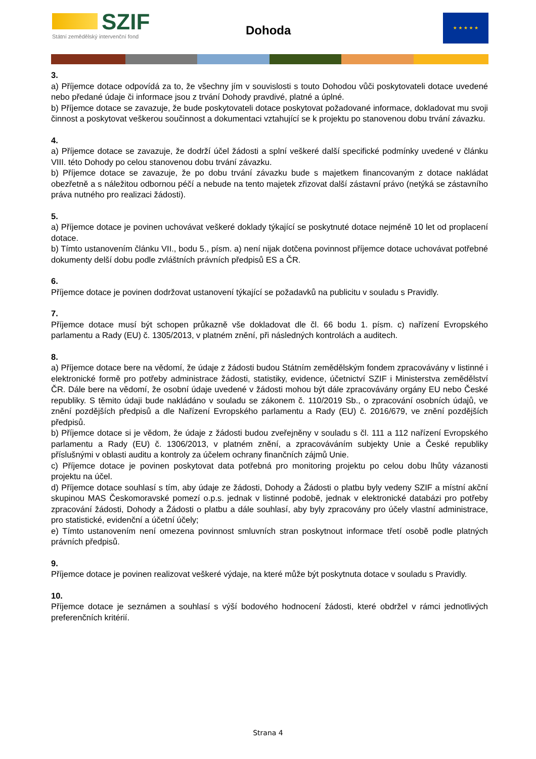SZIF
Státní zemědělský intervenční fond
Dohoda
★ ★ ★ ★ ★
3.
a) Příjemce dotace odpovídá za to, že všechny jím v souvislosti s touto Dohodou vůči poskytovateli dotace uvedené nebo předané údaje či informace jsou z trvání Dohody pravdivé, platné a úplné.
b) Příjemce dotace se zavazuje, že bude poskytovateli dotace poskytovat požadované informace, dokladovat mu svoji činnost a poskytovat veškerou součinnost a dokumentaci vztahující se k projektu po stanovenou dobu trvání závazku.
4.
a) Příjemce dotace se zavazuje, že dodrží účel žádosti a splní veškeré další specifické podmínky uvedené v článku VIII. této Dohody po celou stanovenou dobu trvání závazku.
b) Příjemce dotace se zavazuje, že po dobu trvání závazku bude s majetkem financovaným z dotace nakládat obezřetně a s náležitou odbornou péčí a nebude na tento majetek zřizovat další zástavní právo (netýká se zástavního práva nutného pro realizaci žádosti).
5.
a) Příjemce dotace je povinen uchovávat veškeré doklady týkající se poskytnuté dotace nejméně 10 let od proplacení dotace.
b) Tímto ustanovením článku VII., bodu 5., písm. a) není nijak dotčena povinnost příjemce dotace uchovávat potřebné dokumenty delší dobu podle zvláštních právních předpisů ES a ČR.
6.
Příjemce dotace je povinen dodržovat ustanovení týkající se požadavků na publicitu v souladu s Pravidly.
7.
Příjemce dotace musí být schopen průkazně vše dokladovat dle čl. 66 bodu 1. písm. c) nařízení Evropského parlamentu a Rady (EU) č. 1305/2013, v platném znění, při následných kontrolách a auditech.
8.
a) Příjemce dotace bere na vědomí, že údaje z žádosti budou Státním zemědělským fondem zpracovávány v listinné i elektronické formě pro potřeby administrace žádosti, statistiky, evidence, účetnictví SZIF i Ministerstva zemědělství ČR. Dále bere na vědomí, že osobní údaje uvedené v žádosti mohou být dále zpracovávány orgány EU nebo České republiky. S těmito údaji bude nakládáno v souladu se zákonem č. 110/2019 Sb., o zpracování osobních údajů, ve znění pozdějších předpisů a dle Nařízení Evropského parlamentu a Rady (EU) č. 2016/679, ve znění pozdějších předpisů.
b) Příjemce dotace si je vědom, že údaje z žádosti budou zveřejněny v souladu s čl. 111 a 112 nařízení Evropského parlamentu a Rady (EU) č. 1306/2013, v platném znění, a zpracováváním subjekty Unie a České republiky příslušnými v oblasti auditu a kontroly za účelem ochrany finančních zájmů Unie.
c) Příjemce dotace je povinen poskytovat data potřebná pro monitoring projektu po celou dobu lhůty vázanosti projektu na účel.
d) Příjemce dotace souhlasí s tím, aby údaje ze žádosti, Dohody a Žádosti o platbu byly vedeny SZIF a místní akční skupinou MAS Českomoravské pomezí o.p.s. jednak v listinné podobě, jednak v elektronické databázi pro potřeby zpracování žádosti, Dohody a Žádosti o platbu a dále souhlasí, aby byly zpracovány pro účely vlastní administrace, pro statistické, evidenční a účetní účely;
e) Tímto ustanovením není omezena povinnost smluvních stran poskytnout informace třetí osobě podle platných právních předpisů.
9.
Příjemce dotace je povinen realizovat veškeré výdaje, na které může být poskytnuta dotace v souladu s Pravidly.
10.
Příjemce dotace je seznámen a souhlasí s výší bodového hodnocení žádosti, které obdržel v rámci jednotlivých preferenčních kritérií.
Strana 4